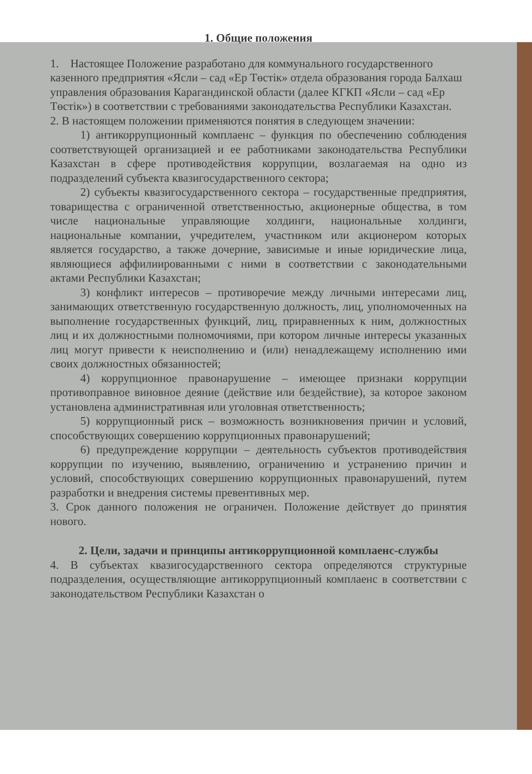1. Общие положения
1. Настоящее Положение разработано для коммунального государственного казенного предприятия «Ясли – сад «Ер Төстік» отдела образования города Балхаш управления образования Карагандинской области (далее КГКП «Ясли – сад «Ер Төстік») в соответствии с требованиями законодательства Республики Казахстан.
2. В настоящем положении применяются понятия в следующем значении:
1) антикоррупционный комплаенс – функция по обеспечению соблюдения соответствующей организацией и ее работниками законодательства Республики Казахстан в сфере противодействия коррупции, возлагаемая на одно из подразделений субъекта квазигосударственного сектора;
2) субъекты квазигосударственного сектора – государственные предприятия, товарищества с ограниченной ответственностью, акционерные общества, в том числе национальные управляющие холдинги, национальные холдинги, национальные компании, учредителем, участником или акционером которых является государство, а также дочерние, зависимые и иные юридические лица, являющиеся аффилиированными с ними в соответствии с законодательными актами Республики Казахстан;
3) конфликт интересов – противоречие между личными интересами лиц, занимающих ответственную государственную должность, лиц, уполномоченных на выполнение государственных функций, лиц, приравненных к ним, должностных лиц и их должностными полномочиями, при котором личные интересы указанных лиц могут привести к неисполнению и (или) ненадлежащему исполнению ими своих должностных обязанностей;
4) коррупционное правонарушение – имеющее признаки коррупции противоправное виновное деяние (действие или бездействие), за которое законом установлена административная или уголовная ответственность;
5) коррупционный риск – возможность возникновения причин и условий, способствующих совершению коррупционных правонарушений;
6) предупреждение коррупции – деятельность субъектов противодействия коррупции по изучению, выявлению, ограничению и устранению причин и условий, способствующих совершению коррупционных правонарушений, путем разработки и внедрения системы превентивных мер.
3. Срок данного положения не ограничен. Положение действует до принятия нового.
2. Цели, задачи и принципы антикоррупционной комплаенс-службы
4. В субъектах квазигосударственного сектора определяются структурные подразделения, осуществляющие антикоррупционный комплаенс в соответствии с законодательством Республики Казахстан о